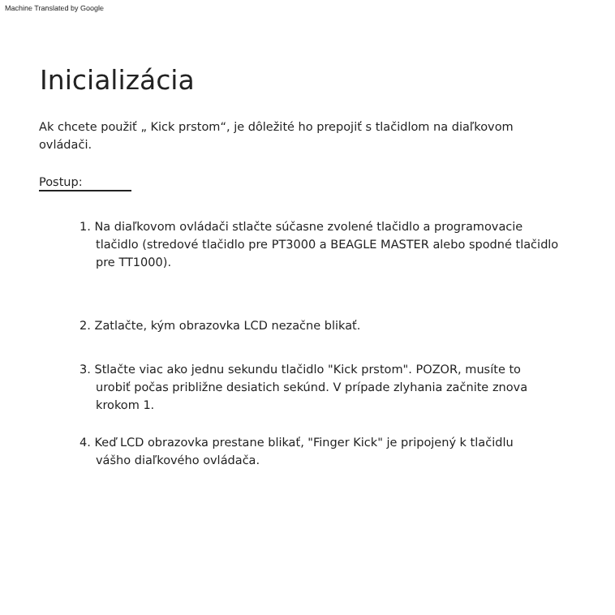Machine Translated by Google
Inicializácia
Ak chcete použiť „ Kick prstom“, je dôležité ho prepojiť s tlačidlom na diaľkovom ovládači.
Postup:
1. Na diaľkovom ovládači stlačte súčasne zvolené tlačidlo a programovacie
tlačidlo (stredové tlačidlo pre PT3000 a BEAGLE MASTER alebo spodné tlačidlo pre TT1000).
2. Zatlačte, kým obrazovka LCD nezačne blikať.
3. Stlačte viac ako jednu sekundu tlačidlo "Kick prstom". POZOR, musíte to
urobiť počas približne desiatich sekúnd. V prípade zlyhania začnite znova krokom 1.
4. Keď LCD obrazovka prestane blikať, "Finger Kick" je pripojený k tlačidlu
vášho diaľkového ovládača.